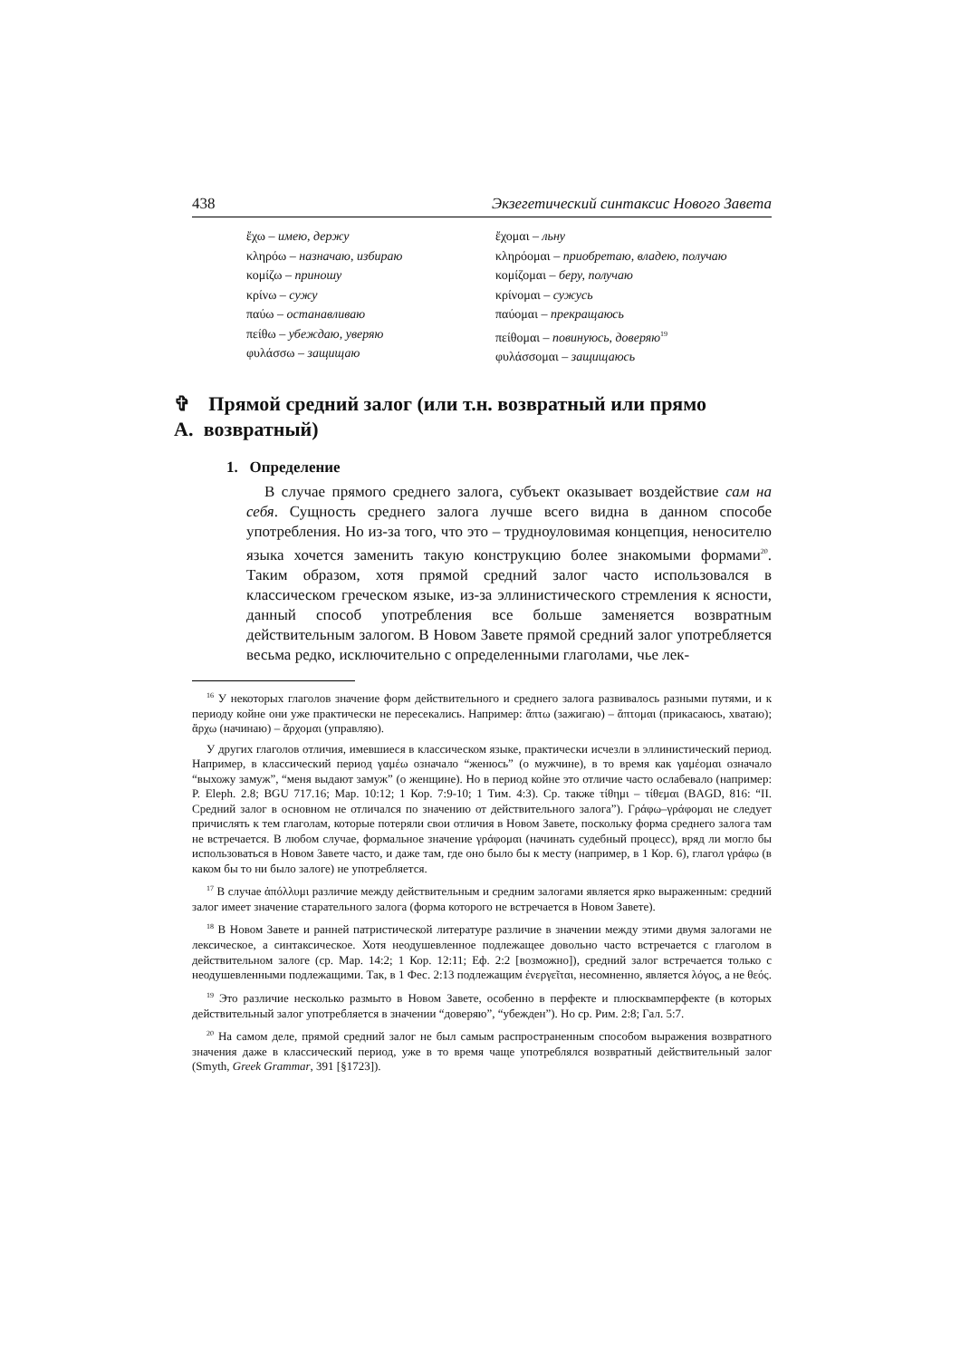438 Экзегетический синтаксис Нового Завета
ἔχω – имею, держу
κληρόω – назначаю, избираю
κομίζω – приношу
κρίνω – сужу
παύω – останавливаю
πείθω – убеждаю, уверяю
φυλάσσω – защищаю
ἔχομαι – льну
κληρόομαι – приобретаю, владею, получаю
κομίζομαι – беру, получаю
κρίνομαι – сужусь
παύομαι – прекращаюсь
πείθομαι – повинуюсь, доверяю<sup>19</sup>
φυλάσσομαι – защищаюсь
✞ A. Прямой средний залог (или т.н. возвратный или прямо возвратный)
1. Определение
В случае прямого среднего залога, субъект оказывает воздействие сам на себя. Сущность среднего залога лучше всего видна в данном способе употребления. Но из-за того, что это – трудноуловимая концепция, неносителю языка хочется заменить такую конструкцию более знакомыми формами<sup>20</sup>. Таким образом, хотя прямой средний залог часто использовался в классическом греческом языке, из-за эллинистического стремления к ясности, данный способ употребления все больше заменяется возвратным действительным залогом. В Новом Завете прямой средний залог употребляется весьма редко, исключительно с определенными глаголами, чье лек-
<sup>16</sup> У некоторых глаголов значение форм действительного и среднего залога развивалось разными путями, и к периоду койне они уже практически не пересекались. Например: ἅπτω (зажигаю) – ἅπτομαι (прикасаюсь, хватаю); ἄρχω (начинаю) – ἄρχομαι (управляю).
У других глаголов отличия, имевшиеся в классическом языке, практически исчезли в эллинистический период. Например, в классический период γαμέω означало “женюсь” (о мужчине), в то время как γαμέομαι означало “выхожу замуж”, “меня выдают замуж” (о женщине). Но в период койне это отличие часто ослабевало (например: P. Eleph. 2.8; BGU 717.16; Мар. 10:12; 1 Кор. 7:9-10; 1 Тим. 4:3). Ср. также τίθημι – τίθεμαι (BAGD, 816: “II. Средний залог в основном не отличался по значению от действительного залога”). Γράφω–γράφομαι не следует причислять к тем глаголам, которые потеряли свои отличия в Новом Завете, поскольку форма среднего залога там не встречается. В любом случае, формальное значение γράφομαι (начинать судебный процесс), вряд ли могло бы использоваться в Новом Завете часто, и даже там, где оно было бы к месту (например, в 1 Кор. 6), глагол γράφω (в каком бы то ни было залоге) не употребляется.
<sup>17</sup> В случае ἀπόλλυμι различие между действительным и средним залогами является ярко выраженным: средний залог имеет значение старательного залога (форма которого не встречается в Новом Завете).
<sup>18</sup> В Новом Завете и ранней патристической литературе различие в значении между этими двумя залогами не лексическое, а синтаксическое. Хотя неодушевленное подлежащее довольно часто встречается с глаголом в действительном залоге (ср. Мар. 14:2; 1 Кор. 12:11; Еф. 2:2 [возможно]), средний залог встречается только с неодушевленными подлежащими. Так, в 1 Фес. 2:13 подлежащим ἐνεργεῖται, несомненно, является λόγος, а не θεός.
<sup>19</sup> Это различие несколько размыто в Новом Завете, особенно в перфекте и плюсквамперфекте (в которых действительный залог употребляется в значении “доверяю”, “убежден”). Но ср. Рим. 2:8; Гал. 5:7.
<sup>20</sup> На самом деле, прямой средний залог не был самым распространенным способом выражения возвратного значения даже в классический период, уже в то время чаще употреблялся возвратный действительный залог (Smyth, Greek Grammar, 391 [§1723]).